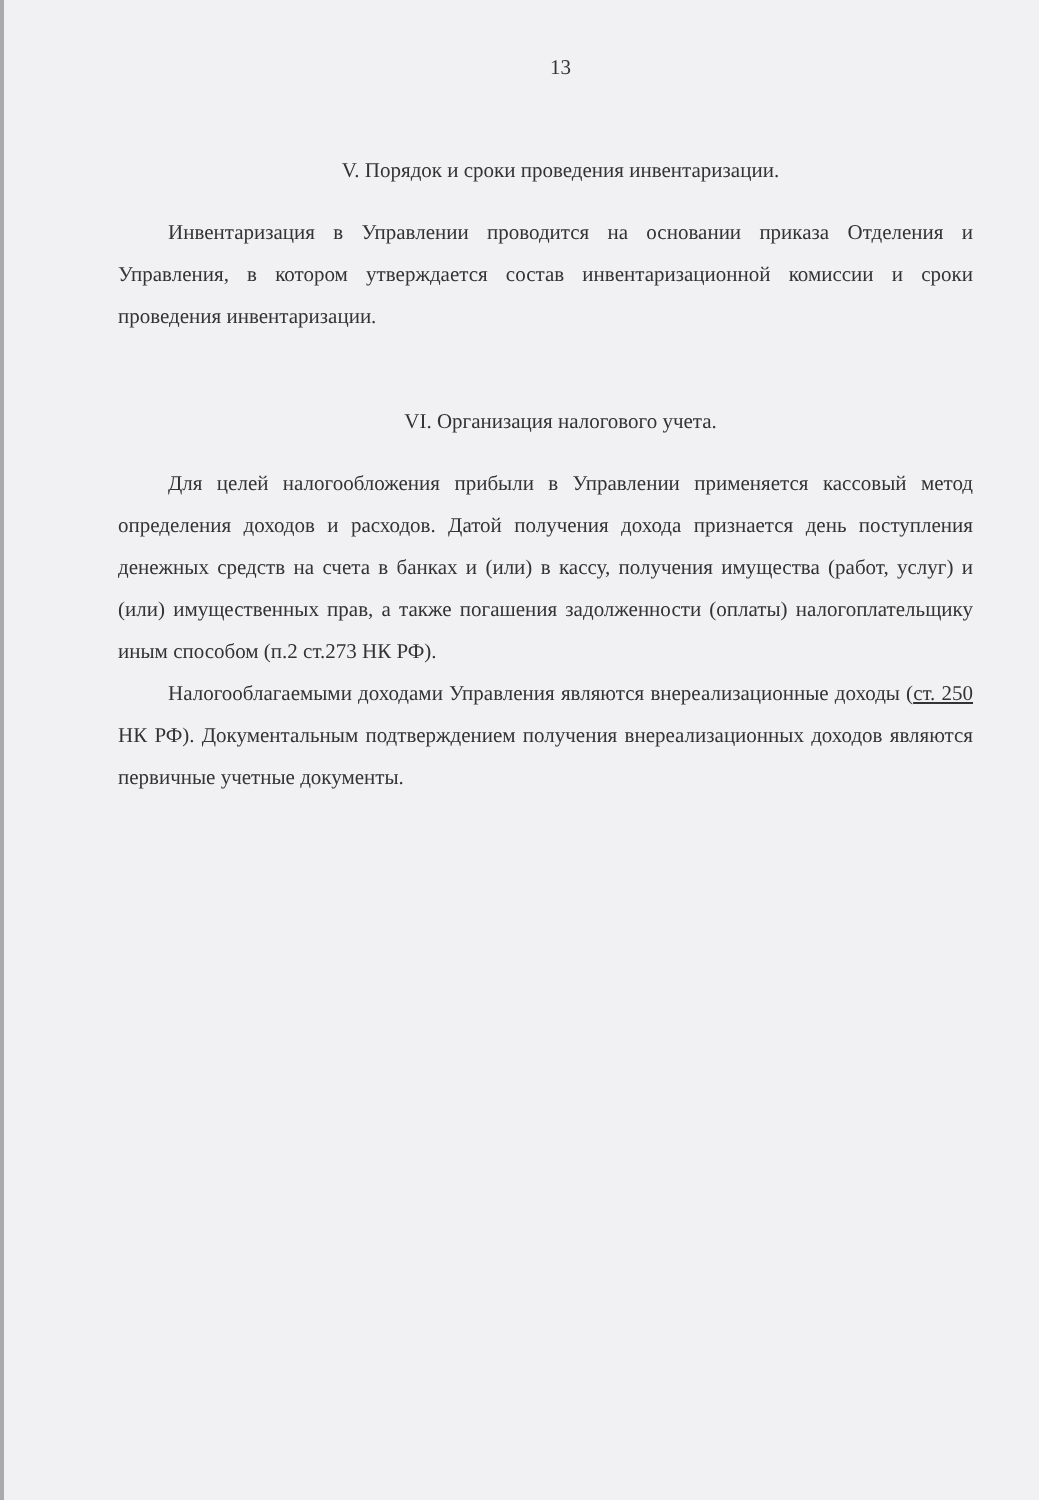13
V. Порядок и сроки проведения инвентаризации.
Инвентаризация в Управлении проводится на основании приказа Отделения и Управления, в котором утверждается состав инвентаризационной комиссии и сроки проведения инвентаризации.
VI. Организация налогового учета.
Для целей налогообложения прибыли в Управлении применяется кассовый метод определения доходов и расходов. Датой получения дохода признается день поступления денежных средств на счета в банках и (или) в кассу, получения имущества (работ, услуг) и (или) имущественных прав, а также погашения задолженности (оплаты) налогоплательщику иным способом (п.2 ст.273 НК РФ).
Налогооблагаемыми доходами Управления являются внереализационные доходы (ст. 250 НК РФ). Документальным подтверждением получения внереализационных доходов являются первичные учетные документы.